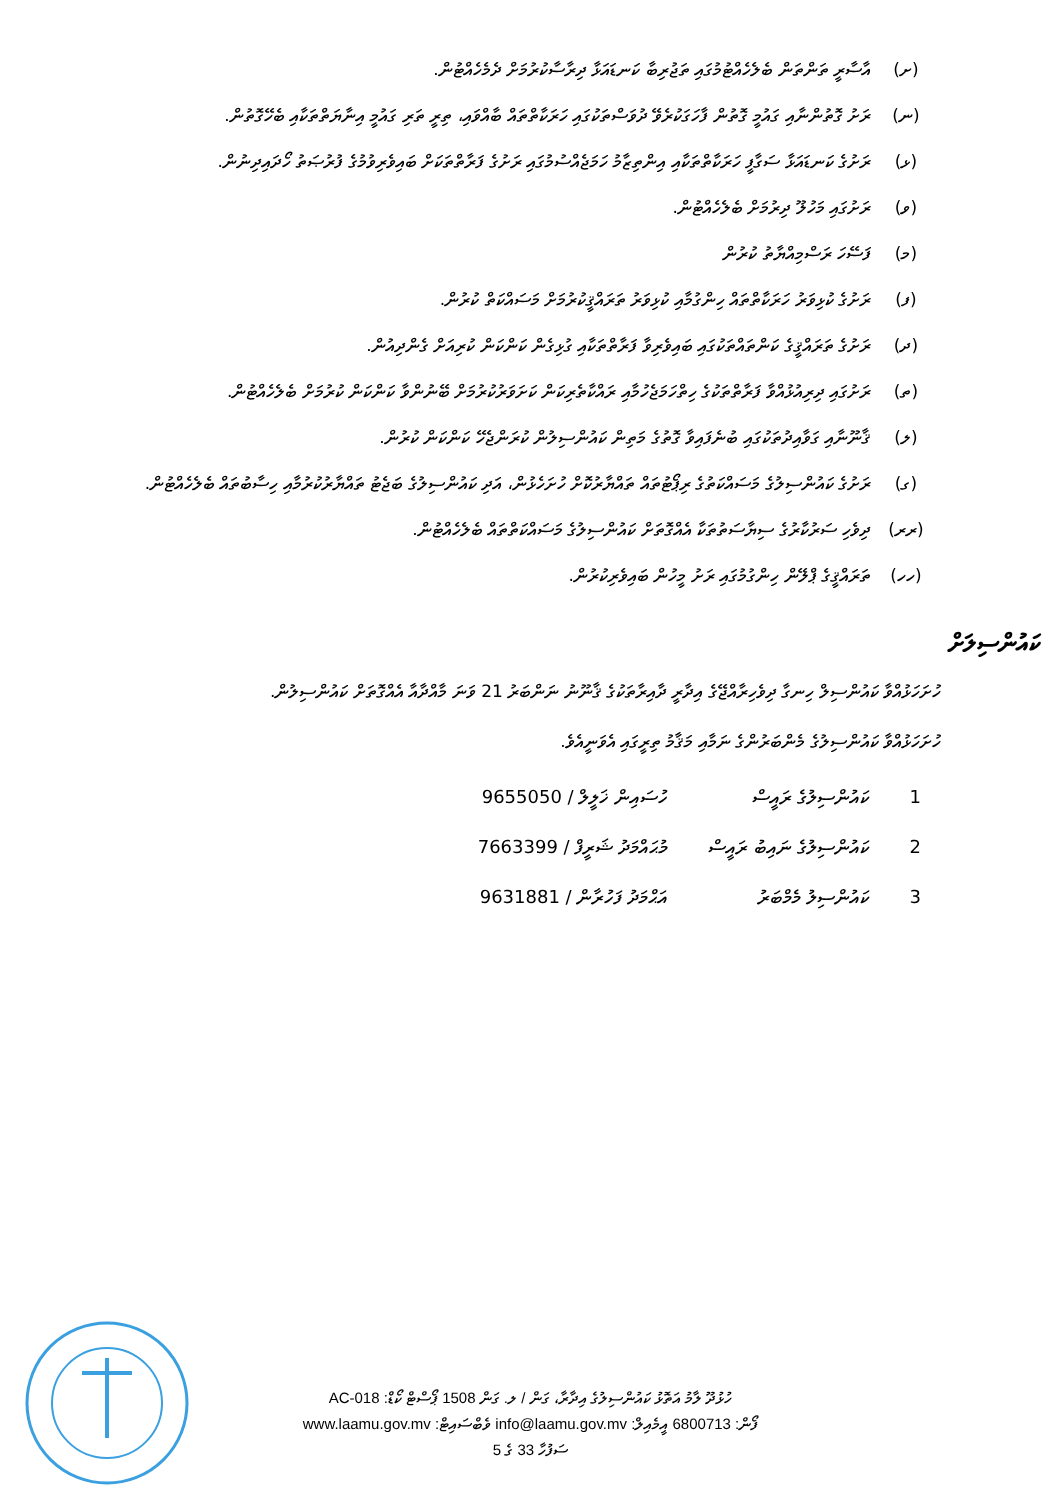(ށ) އާސާރީ ތަންތަން ބެލެހެއްޓުމުގައި ތަޖުރިބާ ކަނޑައަޅާ ދިރާސާކުރުމަށް ދެމެހެއްޓުން.
(ނ) ރަށު ގޮތުންނާއި ގައުމީ ގޮތުން ފާހަގަކުރެވޭ ދުވަސްތަކުގައި ހަރަކާތްތައް ބާއްވައި، ތިރީ ތަރި ގައުމީ އިނާޔަތްތަކާއި ބެހޭގޮތުން.
(ޅ) ރަށުގެ ކަނޑައަޅާ ސަގާފީ ހަރަކާތްތަކާއި އިންތިޒާމު ހަމަޖެއްސުމުގައި ރަށުގެ ފަރާތްތަކަށް ބައިވެރިވުމުގެ ފުރުޞަތު ހޯދައިދިނުން.
(ވ) ރަށުގައި މަހުލޫ ދިރުމަށް ބެލެހެއްޓުން.
(މ) ފަސޭހަ ރަސްމިއްޔާތު ކުރުން
(ފ) ރަށުގެ ކުޅިވަރު ހަރަކާތްތައް ހިންގުމާއި ކުޅިވަރު ތަރައްޤީކުރުމަށް މަސައްކަތް ކުރުން.
(ދ) ރަށުގެ ތަރައްޤީގެ ކަންތައްތަކުގައި ބައިވެރިވާ ފަރާތްތަކާއި ގުޅިގެން ކަންކަން ކުރިއަށް ގެންދިއުން.
(ތ) ރަށުގައި ދިރިއުޅުއްވާ ފަރާތްތަކުގެ ހިތްހަމަޖެހުމާއި ރައްކާތެރިކަން ކަށަވަރުކުރުމަށް ބޭނުންވާ ކަންކަން ކުރުމަށް ބެލެހެއްޓުން.
(ލ) ޤާނޫނާއި ގަވާއިދުތަކުގައި ބުނެފައިވާ ގޮތުގެ މަތިން ކައުންސިލުން ކުރަންޖެހޭ ކަންކަން ކުރުން.
(ގ) ރަށުގެ ކައުންސިލުގެ މަސައްކަތުގެ ރިޕޯޓުތައް ތައްޔާރުކޮށް ހުށަހެޅުން، އަދި ކައުންސިލުގެ ބަޖެޓު ތައްޔާރުކުރުމާއި ހިސާބުތައް ބެލެހެއްޓުން.
(ރރ) ދިވެހި ސަރުކާރުގެ ސިޔާސަތުތަކާ އެއްގޮތަށް ކައުންސިލުގެ މަސައްކަތްތައް ބެލެހެއްޓުން.
(ހހ) ތަރައްޤީގެ ޕްލޭން ހިންގުމުގައި ރަށު މީހުން ބައިވެރިކުރުން.
ކައުންސިލަށް
ހުށަހަޅުއްވާ ކައުންސިލް ހިނގާ ދިވެހިރާއްޖޭގެ އިދާރީ ދާއިރާތަކުގެ ޤާނޫނު ނަންބަރު 21 ވަނަ މާއްދާއާ އެއްގޮތަށް ކައުންސިލުން.
ހުށަހަޅުއްވާ ކައުންސިލުގެ މެންބަރުންގެ ނަމާއި މަޤާމު ތިރީގައި އެވަނީއެވެ.
| 1 | ކައުންސިލުގެ ރައީސް | ހުސައިން ޚަލީލް / 9655050 |
| 2 | ކައުންސިލުގެ ނައިބު ރައީސް | މުޙައްމަދު ޝަރީފް / 7663399 |
| 3 | ކައުންސިލު މެމްބަރު | އަޙްމަދު ފަހުރާން / 9631881 |
ހުޅުދޫ ލާމު އަތޮޅު ކައުންސިލުގެ އިދާރާ، ގަން / ލ. ގަން 1508 ޕޯސްޓް ކޯޑް: AC-018
ފޯން: 6800713 އީމެއިލް: info@laamu.gov.mv ވެބްސައިޓް: www.laamu.gov.mv
ސަފުހާ 33 ގެ 5